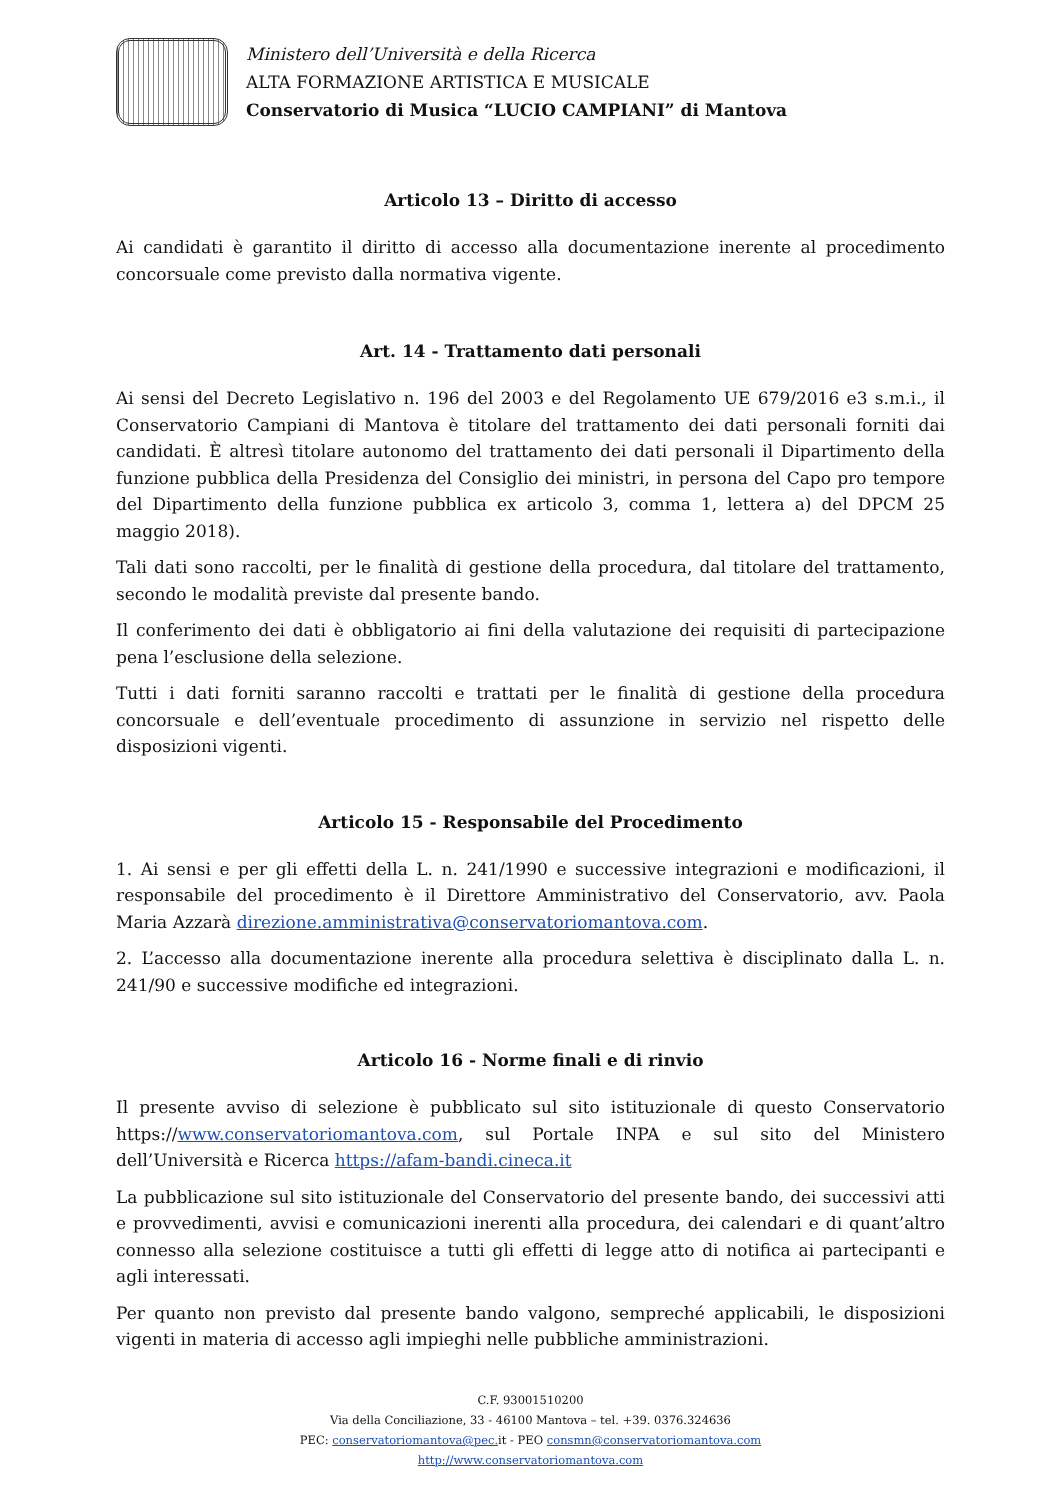Ministero dell’Università e della Ricerca
ALTA FORMAZIONE ARTISTICA E MUSICALE
Conservatorio di Musica “LUCIO CAMPIANI” di Mantova
Articolo 13 – Diritto di accesso
Ai candidati è garantito il diritto di accesso alla documentazione inerente al procedimento concorsuale come previsto dalla normativa vigente.
Art. 14 - Trattamento dati personali
Ai sensi del Decreto Legislativo n. 196 del 2003 e del Regolamento UE 679/2016 e3 s.m.i., il Conservatorio Campiani di Mantova è titolare del trattamento dei dati personali forniti dai candidati. È altresì titolare autonomo del trattamento dei dati personali il Dipartimento della funzione pubblica della Presidenza del Consiglio dei ministri, in persona del Capo pro tempore del Dipartimento della funzione pubblica ex articolo 3, comma 1, lettera a) del DPCM 25 maggio 2018).
Tali dati sono raccolti, per le finalità di gestione della procedura, dal titolare del trattamento, secondo le modalità previste dal presente bando.
Il conferimento dei dati è obbligatorio ai fini della valutazione dei requisiti di partecipazione pena l’esclusione della selezione.
Tutti i dati forniti saranno raccolti e trattati per le finalità di gestione della procedura concorsuale e dell’eventuale procedimento di assunzione in servizio nel rispetto delle disposizioni vigenti.
Articolo 15 - Responsabile del Procedimento
1. Ai sensi e per gli effetti della L. n. 241/1990 e successive integrazioni e modificazioni, il responsabile del procedimento è il Direttore Amministrativo del Conservatorio, avv. Paola Maria Azzarà direzione.amministrativa@conservatoriomantova.com.
2. L’accesso alla documentazione inerente alla procedura selettiva è disciplinato dalla L. n. 241/90 e successive modifiche ed integrazioni.
Articolo 16 - Norme finali e di rinvio
Il presente avviso di selezione è pubblicato sul sito istituzionale di questo Conservatorio https://www.conservatoriomantova.com, sul Portale INPA e sul sito del Ministero dell’Università e Ricerca https://afam-bandi.cineca.it
La pubblicazione sul sito istituzionale del Conservatorio del presente bando, dei successivi atti e provvedimenti, avvisi e comunicazioni inerenti alla procedura, dei calendari e di quant’altro connesso alla selezione costituisce a tutti gli effetti di legge atto di notifica ai partecipanti e agli interessati.
Per quanto non previsto dal presente bando valgono, sempreché applicabili, le disposizioni vigenti in materia di accesso agli impieghi nelle pubbliche amministrazioni.
C.F. 93001510200
Via della Conciliazione, 33 - 46100 Mantova – tel. +39. 0376.324636
PEC: conservatoriomantova@pec. it - PEO consmn@conservatoriomantova.com
http://www.conservatoriomantova.com